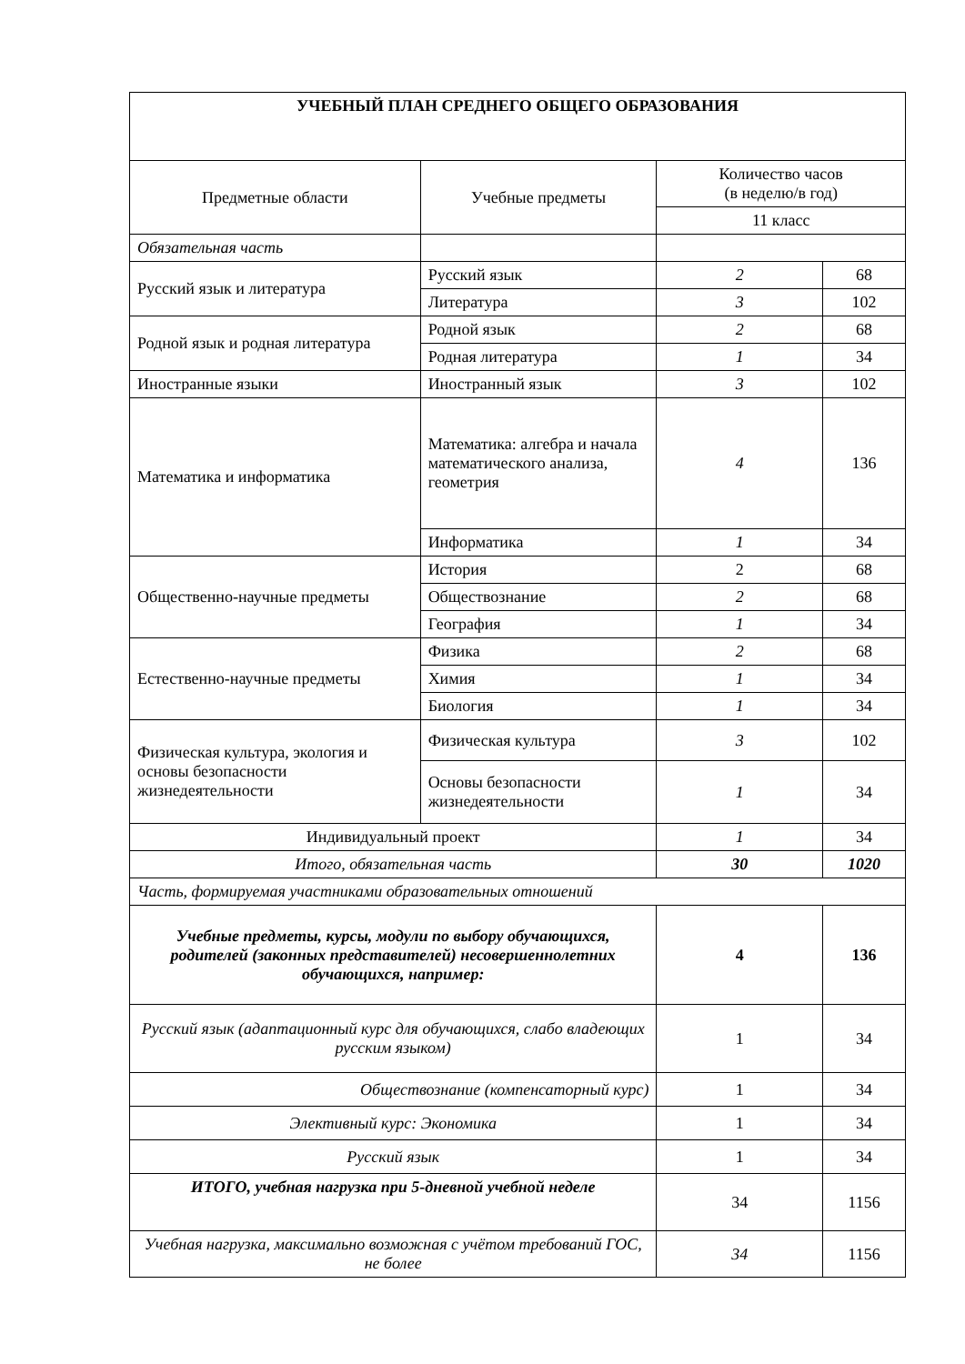| УЧЕБНЫЙ ПЛАН СРЕДНЕГО ОБЩЕГО ОБРАЗОВАНИЯ | | | |
| --- | --- | --- | --- |
| Предметные области | Учебные предметы | Количество часов (в неделю/в год) | |
| | | 11 класс | |
| Обязательная часть | | | |
| Русский язык и литература | Русский язык | 2 | 68 |
| | Литература | 3 | 102 |
| Родной язык и родная литература | Родной язык | 2 | 68 |
| | Родная литература | 1 | 34 |
| Иностранные языки | Иностранный язык | 3 | 102 |
| Математика и информатика | Математика: алгебра и начала математического анализа, геометрия | 4 | 136 |
| | Информатика | 1 | 34 |
| Общественно-научные предметы | История | 2 | 68 |
| | Обществознание | 2 | 68 |
| | География | 1 | 34 |
| Естественно-научные предметы | Физика | 2 | 68 |
| | Химия | 1 | 34 |
| | Биология | 1 | 34 |
| Физическая культура, экология и основы безопасности жизнедеятельности | Физическая культура | 3 | 102 |
| | Основы безопасности жизнедеятельности | 1 | 34 |
| Индивидуальный проект | | 1 | 34 |
| Итого, обязательная часть | | 30 | 1020 |
| Часть, формируемая участниками образовательных отношений | | | |
| Учебные предметы, курсы, модули по выбору обучающихся, родителей (законных представителей) несовершеннолетних обучающихся, например: | | 4 | 136 |
| Русский язык (адаптационный курс для обучающихся, слабо владеющих русским языком) | | 1 | 34 |
| Обществознание (компенсаторный курс) | | 1 | 34 |
| Элективный курс: Экономика | | 1 | 34 |
| Русский язык | | 1 | 34 |
| ИТОГО, учебная нагрузка при 5-дневной учебной неделе | | 34 | 1156 |
| Учебная нагрузка, максимально возможная с учётом требований ГОС, не более | | 34 | 1156 |